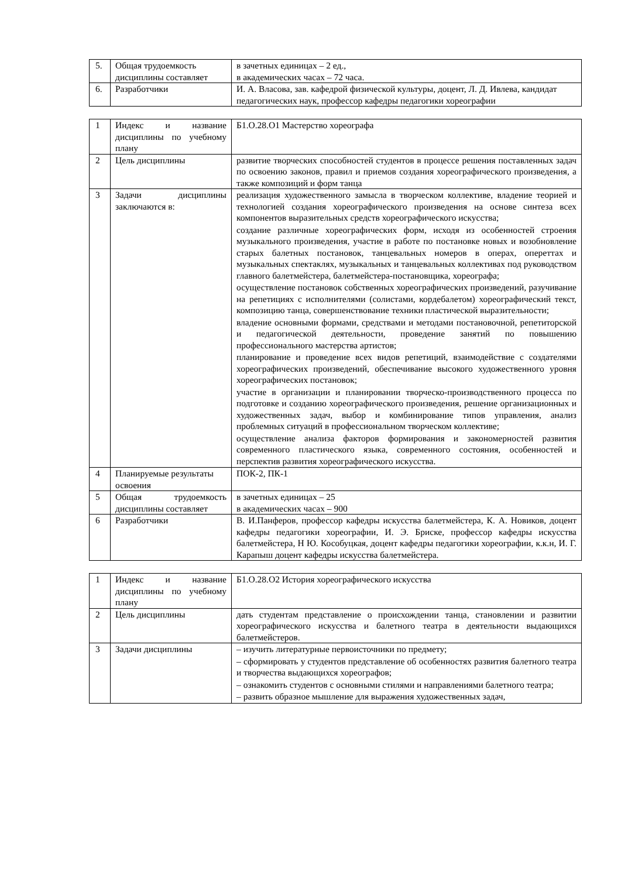| 5. | Общая трудоемкость дисциплины составляет | в зачетных единицах – 2 ед., в академических часах – 72 часа. |
| 6. | Разработчики | И. А. Власова, зав. кафедрой физической культуры, доцент, Л. Д. Ивлева, кандидат педагогических наук, профессор кафедры педагогики хореографии |
| 1 | Индекс и название дисциплины по учебному плану | Б1.О.28.О1 Мастерство хореографа |
| 2 | Цель дисциплины | развитие творческих способностей студентов в процессе решения поставленных задач по освоению законов, правил и приемов создания хореографического произведения, а также композиций и форм танца |
| 3 | Задачи дисциплины заключаются в: | реализация художественного замысла в творческом коллективе, владение теорией и технологией создания хореографического произведения на основе синтеза всех компонентов выразительных средств хореографического искусства; создание различные хореографических форм, исходя из особенностей строения музыкального произведения, участие в работе по постановке новых и возобновление старых балетных постановок, танцевальных номеров в операх, опереттах и музыкальных спектаклях, музыкальных и танцевальных коллективах под руководством главного балетмейстера, балетмейстера-постановщика, хореографа; осуществление постановок собственных хореографических произведений, разучивание на репетициях с исполнителями (солистами, кордебалетом) хореографический текст, композицию танца, совершенствование техники пластической выразительности; владение основными формами, средствами и методами постановочной, репетиторской и педагогической деятельности, проведение занятий по повышению профессионального мастерства артистов; планирование и проведение всех видов репетиций, взаимодействие с создателями хореографических произведений, обеспечивание высокого художественного уровня хореографических постановок; участие в организации и планировании творческо-производственного процесса по подготовке и созданию хореографического произведения, решение организационных и художественных задач, выбор и комбинирование типов управления, анализ проблемных ситуаций в профессиональном творческом коллективе; осуществление анализа факторов формирования и закономерностей развития современного пластического языка, современного состояния, особенностей и перспектив развития хореографического искусства. |
| 4 | Планируемые результаты освоения | ПОК-2, ПК-1 |
| 5 | Общая трудоемкость дисциплины составляет | в зачетных единицах – 25 в академических часах – 900 |
| 6 | Разработчики | В. И.Панферов, профессор кафедры искусства балетмейстера, К. А. Новиков, доцент кафедры педагогики хореографии, И. Э. Бриске, профессор кафедры искусства балетмейстера, Н Ю. Кособуцкая, доцент кафедры педагогики хореографии, к.к.н, И. Г. Карапыш доцент кафедры искусства балетмейстера. |
| 1 | Индекс и название дисциплины по учебному плану | Б1.О.28.О2 История хореографического искусства |
| 2 | Цель дисциплины | дать студентам представление о происхождении танца, становлении и развитии хореографического искусства и балетного театра в деятельности выдающихся балетмейстеров. |
| 3 | Задачи дисциплины | – изучить литературные первоисточники по предмету; – сформировать у студентов представление об особенностях развития балетного театра и творчества выдающихся хореографов; – ознакомить студентов с основными стилями и направлениями балетного театра; – развить образное мышление для выражения художественных задач, |